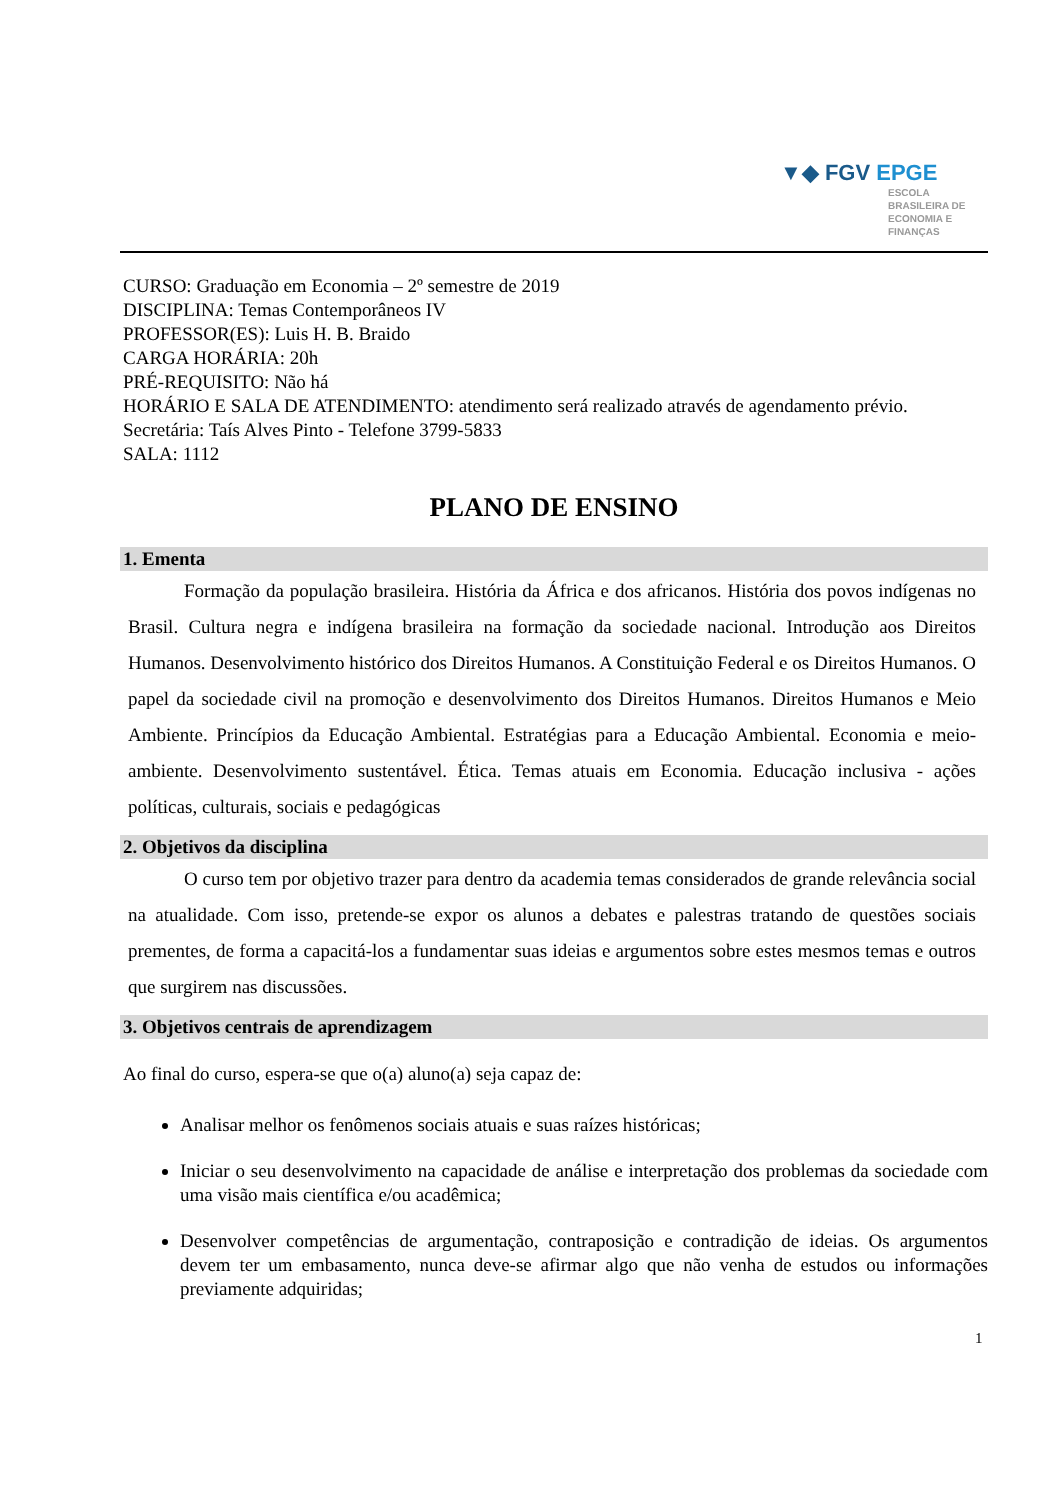▼◆ FGV EPGE
ESCOLA
BRASILEIRA DE
ECONOMIA E
FINANÇAS
CURSO: Graduação em Economia – 2º semestre de 2019
DISCIPLINA: Temas Contemporâneos IV
PROFESSOR(ES): Luis H. B. Braido
CARGA HORÁRIA: 20h
PRÉ-REQUISITO: Não há
HORÁRIO E SALA DE ATENDIMENTO: atendimento será realizado através de agendamento prévio.
Secretária: Taís Alves Pinto - Telefone 3799-5833
SALA: 1112
PLANO DE ENSINO
1. Ementa
Formação da população brasileira. História da África e dos africanos. História dos povos indígenas no Brasil. Cultura negra e indígena brasileira na formação da sociedade nacional. Introdução aos Direitos Humanos. Desenvolvimento histórico dos Direitos Humanos. A Constituição Federal e os Direitos Humanos. O papel da sociedade civil na promoção e desenvolvimento dos Direitos Humanos. Direitos Humanos e Meio Ambiente. Princípios da Educação Ambiental. Estratégias para a Educação Ambiental. Economia e meio-ambiente. Desenvolvimento sustentável. Ética. Temas atuais em Economia. Educação inclusiva - ações políticas, culturais, sociais e pedagógicas
2. Objetivos da disciplina
O curso tem por objetivo trazer para dentro da academia temas considerados de grande relevância social na atualidade. Com isso, pretende-se expor os alunos a debates e palestras tratando de questões sociais prementes, de forma a capacitá-los a fundamentar suas ideias e argumentos sobre estes mesmos temas e outros que surgirem nas discussões.
3. Objetivos centrais de aprendizagem
Ao final do curso, espera-se que o(a) aluno(a) seja capaz de:
Analisar melhor os fenômenos sociais atuais e suas raízes históricas;
Iniciar o seu desenvolvimento na capacidade de análise e interpretação dos problemas da sociedade com uma visão mais científica e/ou acadêmica;
Desenvolver competências de argumentação, contraposição e contradição de ideias. Os argumentos devem ter um embasamento, nunca deve-se afirmar algo que não venha de estudos ou informações previamente adquiridas;
1